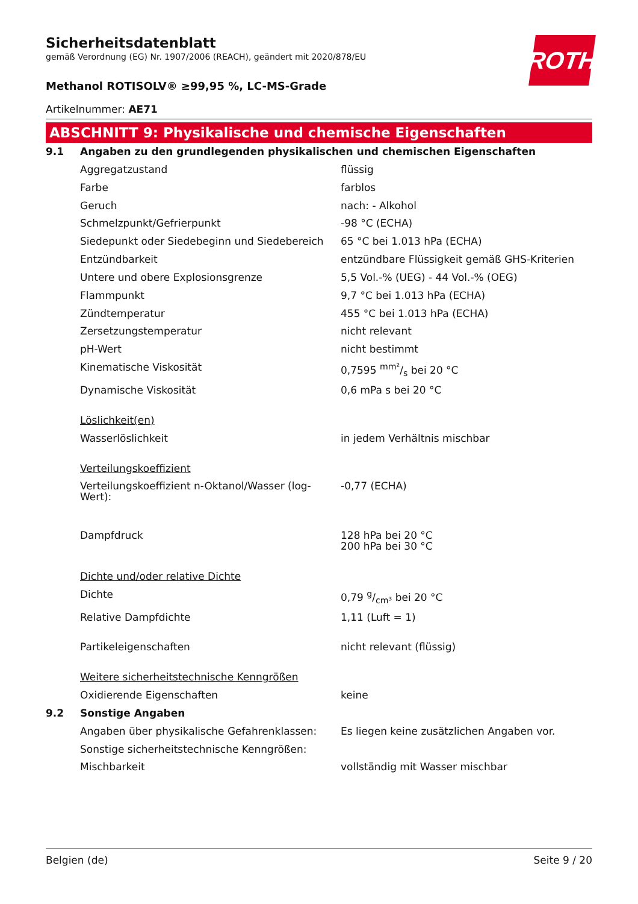ROTH
Sicherheitsdatenblatt
gemäß Verordnung (EG) Nr. 1907/2006 (REACH), geändert mit 2020/878/EU
Methanol ROTISOLV® ≥99,95 %, LC-MS-Grade
Artikelnummer: AE71
ABSCHNITT 9: Physikalische und chemische Eigenschaften
| 9.1 | Angaben zu den grundlegenden physikalischen und chemischen Eigenschaften | |
| | Aggregatzustand | flüssig |
| | Farbe | farblos |
| | Geruch | nach: - Alkohol |
| | Schmelzpunkt/Gefrierpunkt | -98 °C (ECHA) |
| | Siedepunkt oder Siedebeginn und Siedebereich | 65 °C bei 1.013 hPa (ECHA) |
| | Entzündbarkeit | entzündbare Flüssigkeit gemäß GHS-Kriterien |
| | Untere und obere Explosionsgrenze | 5,5 Vol.-% (UEG) - 44 Vol.-% (OEG) |
| | Flammpunkt | 9,7 °C bei 1.013 hPa (ECHA) |
| | Zündtemperatur | 455 °C bei 1.013 hPa (ECHA) |
| | Zersetzungstemperatur | nicht relevant |
| | pH-Wert | nicht bestimmt |
| | Kinematische Viskosität | 0,7595 mm²/s bei 20 °C |
| | Dynamische Viskosität | 0,6 mPa s bei 20 °C |
| | Löslichkeit(en) | |
| | Wasserlöslichkeit | in jedem Verhältnis mischbar |
| | Verteilungskoeffizient | |
| | Verteilungskoeffizient n-Oktanol/Wasser (log-Wert): | -0,77 (ECHA) |
| | Dampfdruck | 128 hPa bei 20 °C 200 hPa bei 30 °C |
| | Dichte und/oder relative Dichte | |
| | Dichte | 0,79 g/cm³ bei 20 °C |
| | Relative Dampfdichte | 1,11 (Luft = 1) |
| | Partikeleigenschaften | nicht relevant (flüssig) |
| | Weitere sicherheitstechnische Kenngrößen | |
| | Oxidierende Eigenschaften | keine |
| 9.2 | Sonstige Angaben | |
| | Angaben über physikalische Gefahrenklassen: | Es liegen keine zusätzlichen Angaben vor. |
| | Sonstige sicherheitstechnische Kenngrößen: | |
| | Mischbarkeit | vollständig mit Wasser mischbar |
Belgien (de) Seite 9 / 20